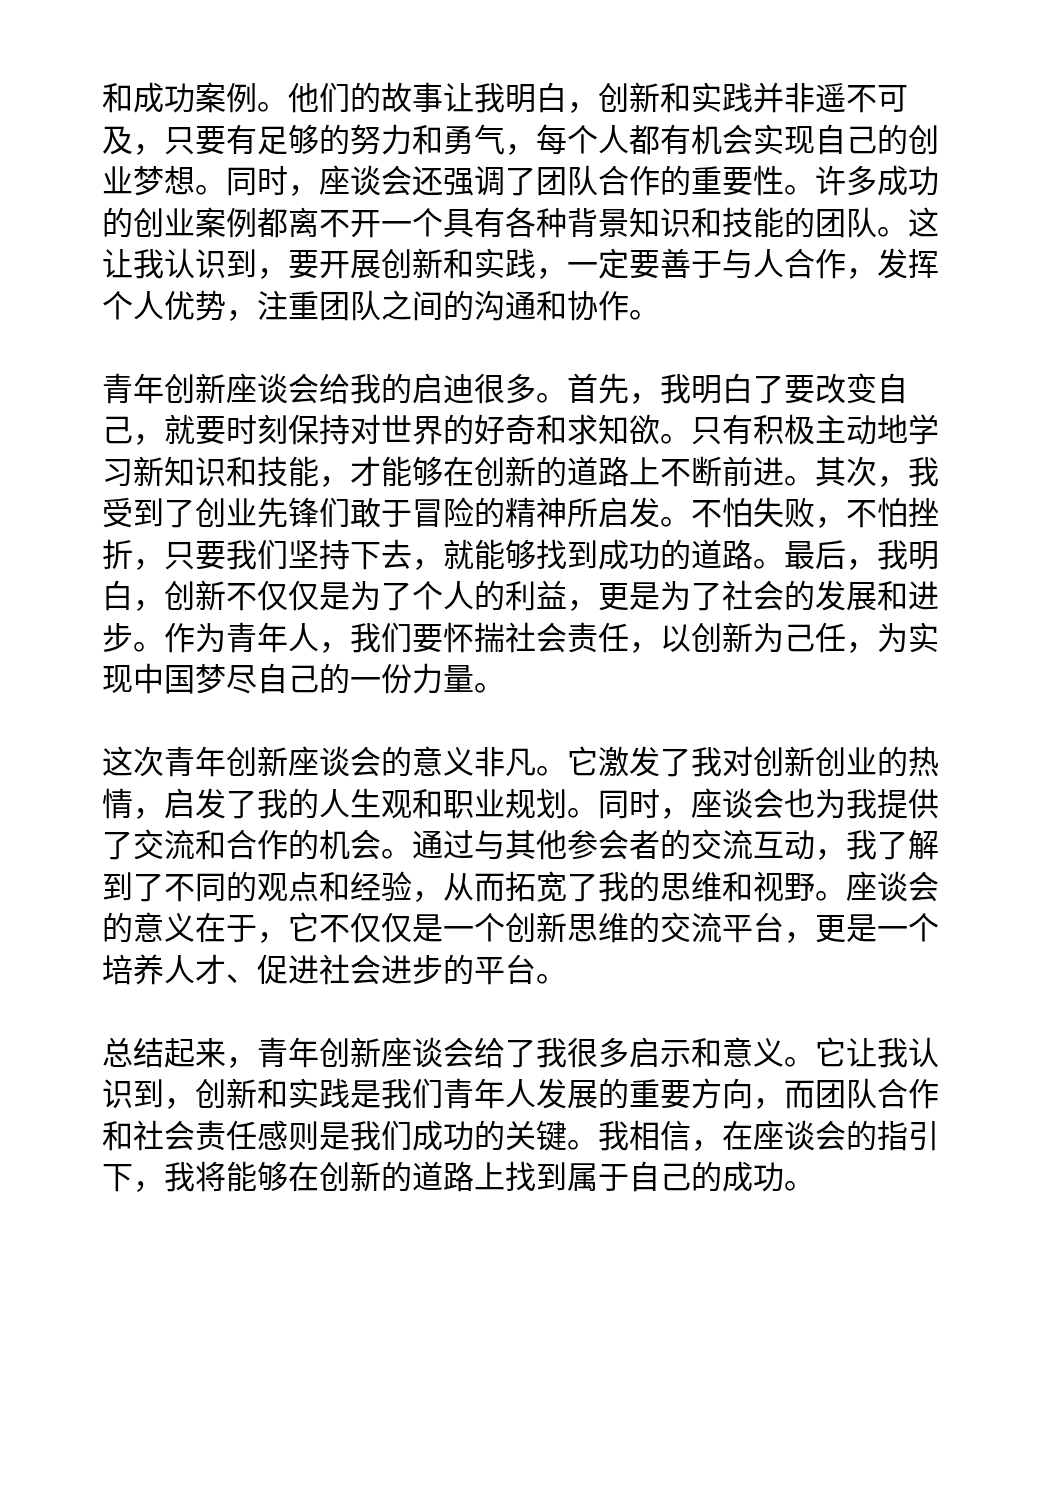和成功案例。他们的故事让我明白，创新和实践并非遥不可及，只要有足够的努力和勇气，每个人都有机会实现自己的创业梦想。同时，座谈会还强调了团队合作的重要性。许多成功的创业案例都离不开一个具有各种背景知识和技能的团队。这让我认识到，要开展创新和实践，一定要善于与人合作，发挥个人优势，注重团队之间的沟通和协作。
青年创新座谈会给我的启迪很多。首先，我明白了要改变自己，就要时刻保持对世界的好奇和求知欲。只有积极主动地学习新知识和技能，才能够在创新的道路上不断前进。其次，我受到了创业先锋们敢于冒险的精神所启发。不怕失败，不怕挫折，只要我们坚持下去，就能够找到成功的道路。最后，我明白，创新不仅仅是为了个人的利益，更是为了社会的发展和进步。作为青年人，我们要怀揣社会责任，以创新为己任，为实现中国梦尽自己的一份力量。
这次青年创新座谈会的意义非凡。它激发了我对创新创业的热情，启发了我的人生观和职业规划。同时，座谈会也为我提供了交流和合作的机会。通过与其他参会者的交流互动，我了解到了不同的观点和经验，从而拓宽了我的思维和视野。座谈会的意义在于，它不仅仅是一个创新思维的交流平台，更是一个培养人才、促进社会进步的平台。
总结起来，青年创新座谈会给了我很多启示和意义。它让我认识到，创新和实践是我们青年人发展的重要方向，而团队合作和社会责任感则是我们成功的关键。我相信，在座谈会的指引下，我将能够在创新的道路上找到属于自己的成功。